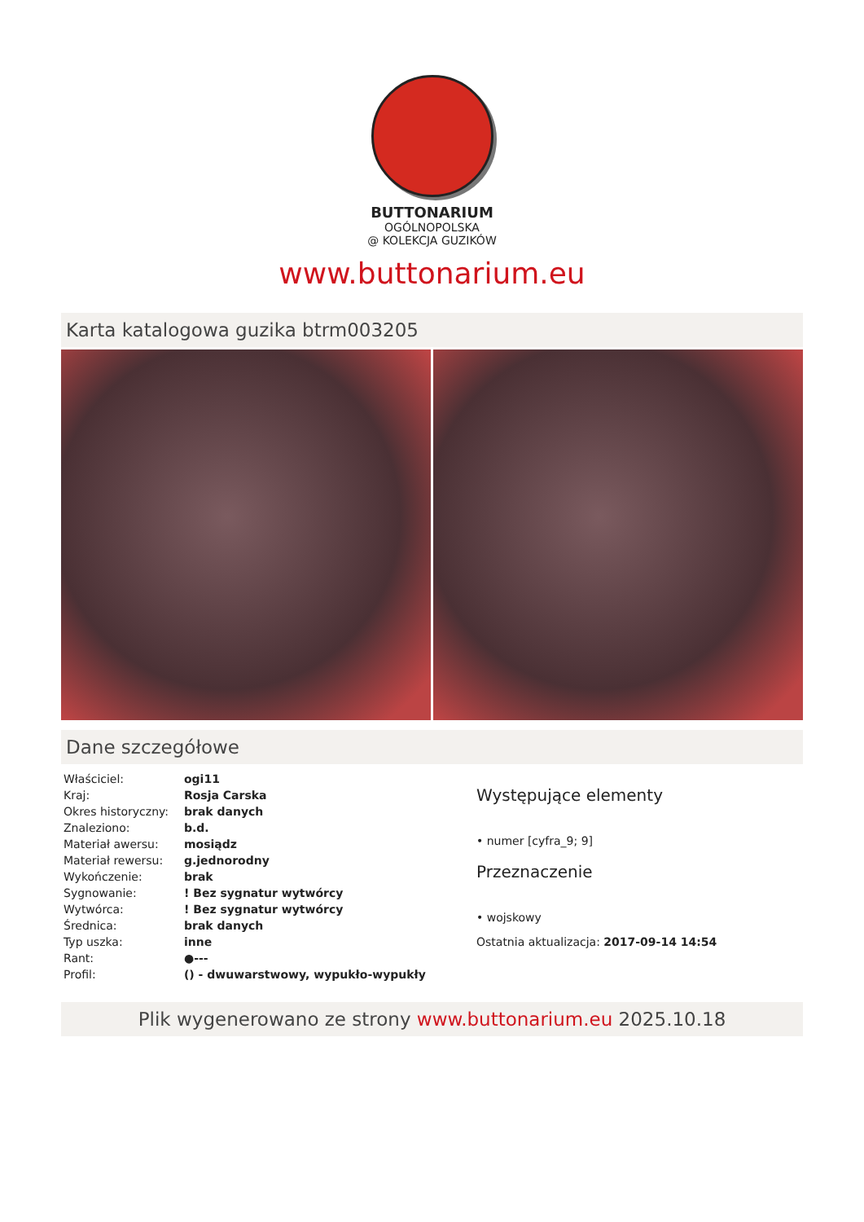BUTTONARIUM
OGÓLNOPOLSKA
@ KOLEKCJA GUZIKÓW
www.buttonarium.eu
Karta katalogowa guzika btrm003205
Dane szczegółowe
| Właściciel: | ogi11 |
| Kraj: | Rosja Carska |
| Okres historyczny: | brak danych |
| Znaleziono: | b.d. |
| Materiał awersu: | mosiądz |
| Materiał rewersu: | g.jednorodny |
| Wykończenie: | brak |
| Sygnowanie: | ! Bez sygnatur wytwórcy |
| Wytwórca: | ! Bez sygnatur wytwórcy |
| Średnica: | brak danych |
| Typ uszka: | inne |
| Rant: | ●--- |
| Profil: | () - dwuwarstwowy, wypukło-wypukły |
Występujące elementy
• numer [cyfra_9; 9]
Przeznaczenie
• wojskowy
Ostatnia aktualizacja: 2017-09-14 14:54
Plik wygenerowano ze strony www.buttonarium.eu 2025.10.18